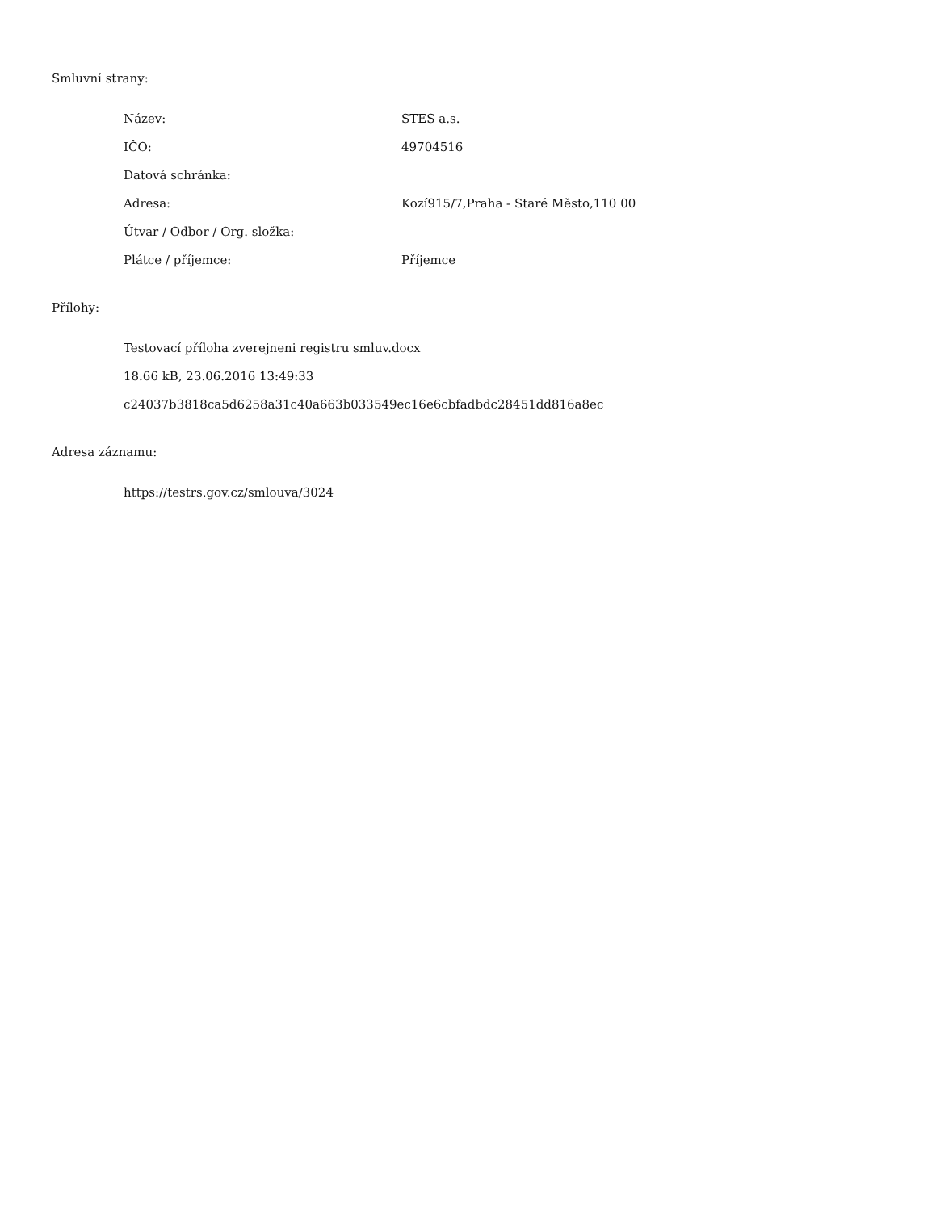Smluvní strany:
| Název: | STES a.s. |
| IČO: | 49704516 |
| Datová schránka: | |
| Adresa: | Kozí915/7,Praha - Staré Město,110 00 |
| Útvar / Odbor / Org. složka: | |
| Plátce / příjemce: | Příjemce |
Přílohy:
Testovací příloha zverejneni registru smluv.docx
18.66 kB, 23.06.2016 13:49:33
c24037b3818ca5d6258a31c40a663b033549ec16e6cbfadbdc28451dd816a8ec
Adresa záznamu:
https://testrs.gov.cz/smlouva/3024